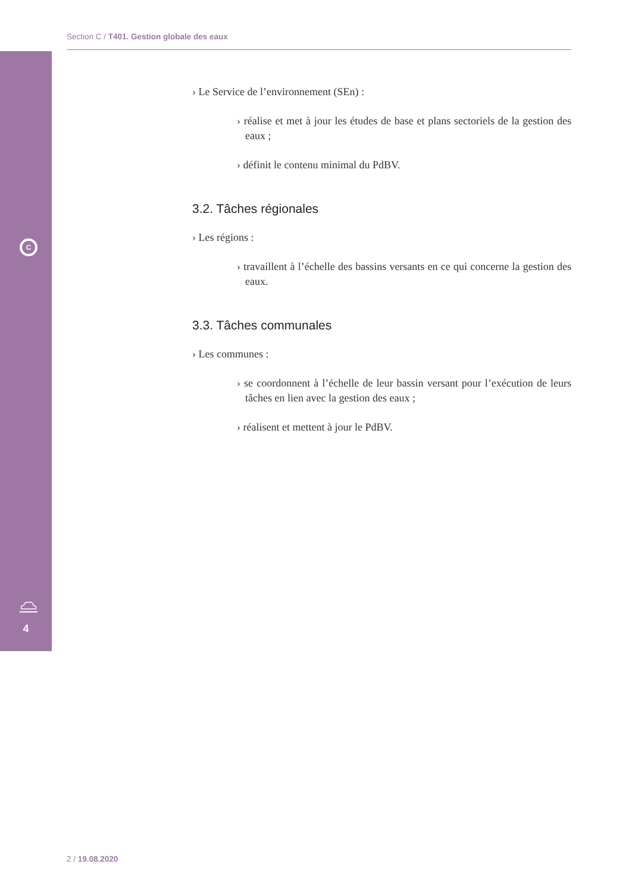Section C / T401. Gestion globale des eaux
C
4
› Le Service de l’environnement (SEn) :
› réalise et met à jour les études de base et plans sectoriels de la gestion des eaux ;
› définit le contenu minimal du PdBV.
3.2. Tâches régionales
› Les régions :
› travaillent à l’échelle des bassins versants en ce qui concerne la gestion des eaux.
3.3. Tâches communales
› Les communes :
› se coordonnent à l’échelle de leur bassin versant pour l’exécution de leurs tâches en lien avec la gestion des eaux ;
› réalisent et mettent à jour le PdBV.
2 / 19.08.2020